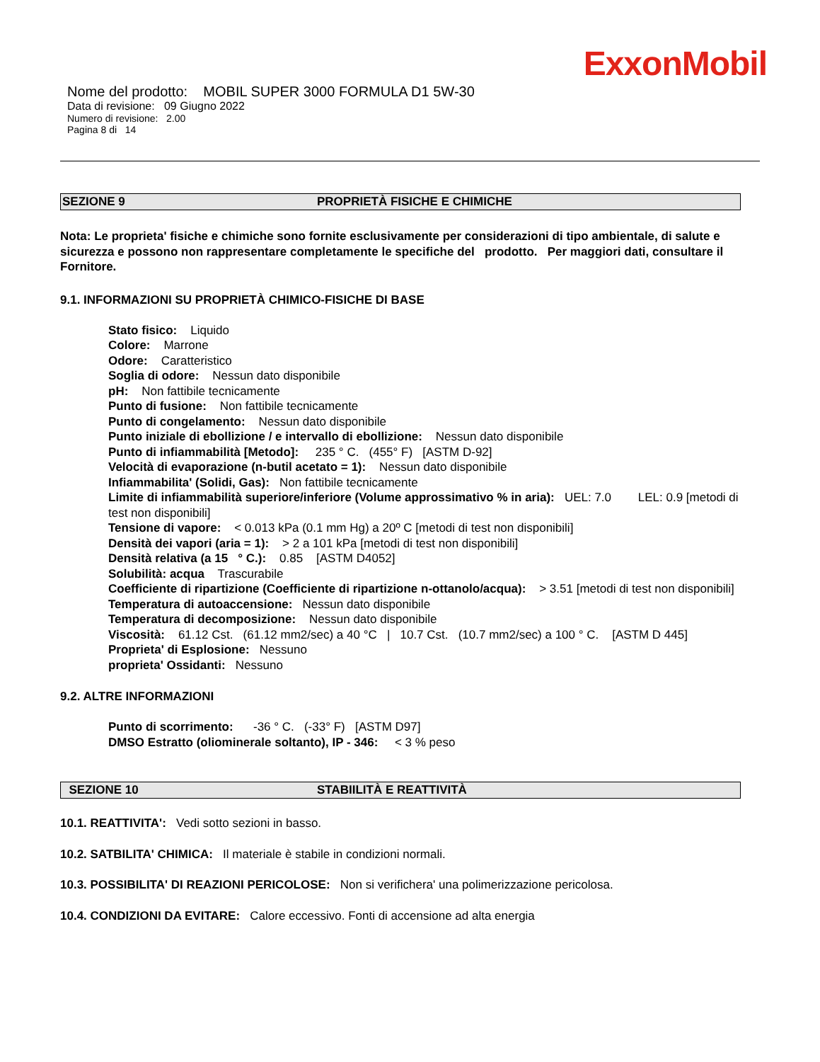ExxonMobil
Nome del prodotto: MOBIL SUPER 3000 FORMULA D1 5W-30
Data di revisione: 09 Giugno 2022
Numero di revisione: 2.00
Pagina 8 di 14
SEZIONE 9 PROPRIETÀ FISICHE E CHIMICHE
Nota: Le proprieta' fisiche e chimiche sono fornite esclusivamente per considerazioni di tipo ambientale, di salute e sicurezza e possono non rappresentare completamente le specifiche del prodotto. Per maggiori dati, consultare il Fornitore.
9.1. INFORMAZIONI SU PROPRIETÀ CHIMICO-FISICHE DI BASE
Stato fisico: Liquido
Colore: Marrone
Odore: Caratteristico
Soglia di odore: Nessun dato disponibile
pH: Non fattibile tecnicamente
Punto di fusione: Non fattibile tecnicamente
Punto di congelamento: Nessun dato disponibile
Punto iniziale di ebollizione / e intervallo di ebollizione: Nessun dato disponibile
Punto di infiammabilità [Metodo]: 235 ° C. (455° F) [ASTM D-92]
Velocità di evaporazione (n-butil acetato = 1): Nessun dato disponibile
Infiammabilita' (Solidi, Gas): Non fattibile tecnicamente
Limite di infiammabilità superiore/inferiore (Volume approssimativo % in aria): UEL: 7.0 LEL: 0.9 [metodi di test non disponibili]
Tensione di vapore: < 0.013 kPa (0.1 mm Hg) a 20º C [metodi di test non disponibili]
Densità dei vapori (aria = 1): > 2 a 101 kPa [metodi di test non disponibili]
Densità relativa (a 15 ° C.): 0.85 [ASTM D4052]
Solubilità: acqua Trascurabile
Coefficiente di ripartizione (Coefficiente di ripartizione n-ottanolo/acqua): > 3.51 [metodi di test non disponibili]
Temperatura di autoaccensione: Nessun dato disponibile
Temperatura di decomposizione: Nessun dato disponibile
Viscosità: 61.12 Cst. (61.12 mm2/sec) a 40 °C | 10.7 Cst. (10.7 mm2/sec) a 100 ° C. [ASTM D 445]
Proprieta' di Esplosione: Nessuno
proprieta' Ossidanti: Nessuno
9.2. ALTRE INFORMAZIONI
Punto di scorrimento: -36 ° C. (-33° F) [ASTM D97]
DMSO Estratto (oliominerale soltanto), IP - 346: < 3 % peso
SEZIONE 10 STABIILITÀ E REATTIVITÀ
10.1. REATTIVITA': Vedi sotto sezioni in basso.
10.2. SATBILITA' CHIMICA: Il materiale è stabile in condizioni normali.
10.3. POSSIBILITA' DI REAZIONI PERICOLOSE: Non si verifichera' una polimerizzazione pericolosa.
10.4. CONDIZIONI DA EVITARE: Calore eccessivo. Fonti di accensione ad alta energia